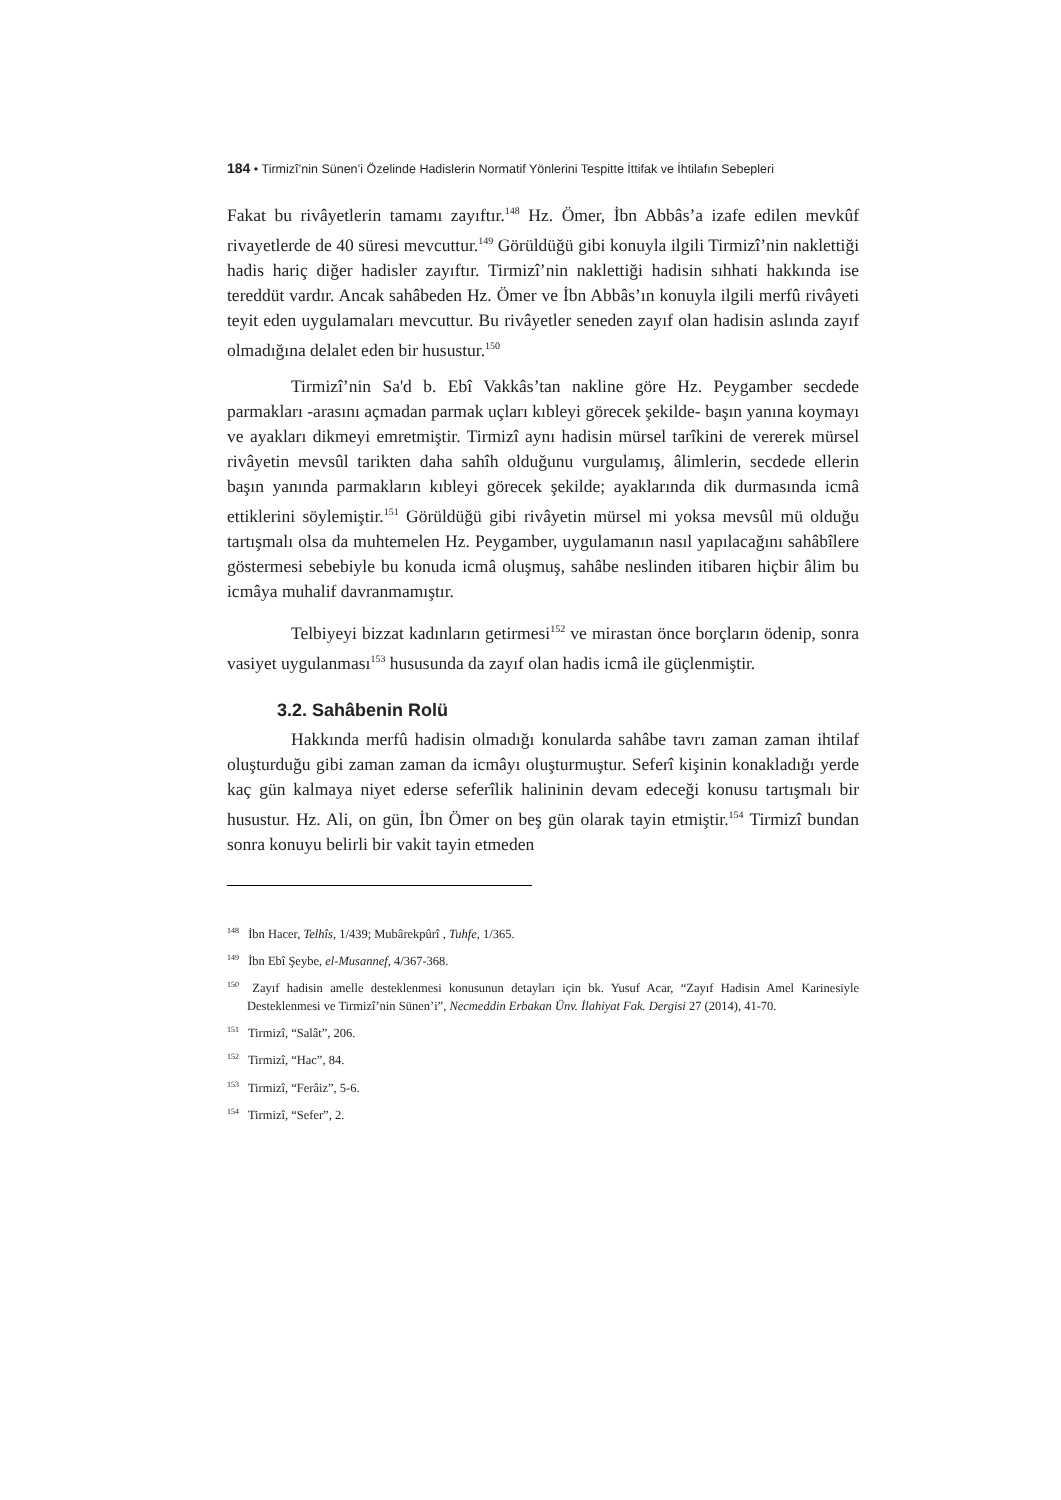184 • Tirmizî’nin Sünen’i Özelinde Hadislerin Normatif Yönlerini Tespitte İttifak ve İhtilafın Sebepleri
Fakat bu rivâyetlerin tamamı zayıftır.<sup>148</sup> Hz. Ömer, İbn Abbâs’a izafe edilen mevkûf rivayetlerde de 40 süresi mevcuttur.<sup>149</sup> Görüldüğü gibi konuyla ilgili Tirmizî’nin naklettiği hadis hariç diğer hadisler zayıftır. Tirmizî’nin naklettiği hadisin sıhhati hakkında ise tereddüt vardır. Ancak sahâbeden Hz. Ömer ve İbn Abbâs’ın konuyla ilgili merfû rivâyeti teyit eden uygulamaları mevcuttur. Bu rivâyetler seneden zayıf olan hadisin aslında zayıf olmadığına delalet eden bir husustur.<sup>150</sup>
Tirmizî’nin Sa'd b. Ebî Vakkâs’tan nakline göre Hz. Peygamber secdede parmakları -arasını açmadan parmak uçları kıbleyi görecek şekilde- başın yanına koymayı ve ayakları dikmeyi emretmiştir. Tirmizî aynı hadisin mürsel tarîkini de vererek mürsel rivâyetin mevsûl tarikten daha sahîh olduğunu vurgulamış, âlimlerin, secdede ellerin başın yanında parmakların kıbleyi görecek şekilde; ayaklarında dik durmasında icmâ ettiklerini söylemiştir.<sup>151</sup> Görüldüğü gibi rivâyetin mürsel mi yoksa mevsûl mü olduğu tartışmalı olsa da muhtemelen Hz. Peygamber, uygulamanın nasıl yapılacağını sahâbîlere göstermesi sebebiyle bu konuda icmâ oluşmuş, sahâbe neslinden itibaren hiçbir âlim bu icmâya muhalif davranmamıştır.
Telbiyeyi bizzat kadınların getirmesi<sup>152</sup> ve mirastan önce borçların ödenip, sonra vasiyet uygulanması<sup>153</sup> hususunda da zayıf olan hadis icmâ ile güçlenmiştir.
3.2. Sahâbenin Rolü
Hakkında merfû hadisin olmadığı konularda sahâbe tavrı zaman zaman ihtilaf oluşturduğu gibi zaman zaman da icmâyı oluşturmuştur. Seferî kişinin konakladığı yerde kaç gün kalmaya niyet ederse seferîlik halininin devam edeceği konusu tartışmalı bir husustur. Hz. Ali, on gün, İbn Ömer on beş gün olarak tayin etmiştir.<sup>154</sup> Tirmizî bundan sonra konuyu belirli bir vakit tayin etmeden
<sup>148</sup> İbn Hacer, Telhîs, 1/439; Mubârekpûrî , Tuhfe, 1/365.
<sup>149</sup> İbn Ebî Şeybe, el-Musannef, 4/367-368.
<sup>150</sup> Zayıf hadisin amelle desteklenmesi konusunun detayları için bk. Yusuf Acar, “Zayıf Hadisin Amel Karinesiyle Desteklenmesi ve Tirmizî’nin Sünen’i”, Necmeddin Erbakan Ünv. İlahiyat Fak. Dergisi 27 (2014), 41-70.
<sup>151</sup> Tirmizî, “Salât”, 206.
<sup>152</sup> Tirmizî, “Hac”, 84.
<sup>153</sup> Tirmizî, “Ferâiz”, 5-6.
<sup>154</sup> Tirmizî, “Sefer”, 2.